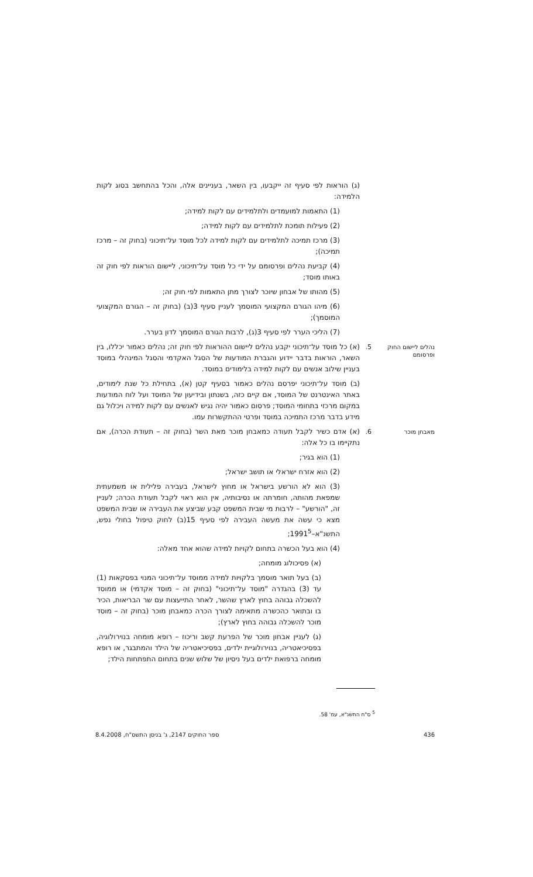(ג) הוראות לפי סעיף זה ייקבעו, בין השאר, בעניינים אלה, והכל בהתחשב בסוג לקות הלמידה:
(1) התאמות למועמדים ולתלמידים עם לקות למידה;
(2) פעילות תומכת לתלמידים עם לקות למידה;
(3) מרכז תמיכה לתלמידים עם לקות למידה לכל מוסד על־תיכוני (בחוק זה – מרכז תמיכה);
(4) קביעת נהלים ופרסומם על ידי כל מוסד על־תיכוני, ליישום הוראות לפי חוק זה באותו מוסד;
(5) מהותו של אבחון שיוכר לצורך מתן התאמות לפי חוק זה;
(6) מיהו הגורם המקצועי המוסמך לעניין סעיף 3(ב) (בחוק זה – הגורם המקצועי המוסמך);
(7) הליכי הערר לפי סעיף 3(ג), לרבות הגורם המוסמך לדון בערר.
נהלים ליישום החוק ופרסומם
5.
(א) כל מוסד על־תיכוני יקבע נהלים ליישום ההוראות לפי חוק זה; נהלים כאמור יכללו, בין השאר, הוראות בדבר יידוע והגברת המודעות של הסגל האקדמי והסגל המינהלי במוסד בעניין שילוב אנשים עם לקות למידה בלימודים במוסד.
(ב) מוסד על־תיכוני יפרסם נהלים כאמור בסעיף קטן (א), בתחילת כל שנת לימודים, באתר האינטרנט של המוסד, אם קיים כזה, בשנתון ובידיעון של המוסד ועל לוח המודעות במקום מרכזי בתחומי המוסד; פרסום כאמור יהיה נגיש לאנשים עם לקות למידה ויכלול גם מידע בדבר מרכז התמיכה במוסד ופרטי ההתקשרות עמו.
מאבחן מוכר
6.
(א) אדם כשיר לקבל תעודה כמאבחן מוכר מאת השר (בחוק זה – תעודת הכרה), אם נתקיימו בו כל אלה:
(1) הוא בגיר;
(2) הוא אזרח ישראלי או תושב ישראל;
(3) הוא לא הורשע בישראל או מחוץ לישראל, בעבירה פלילית או משמעתית שמפאת מהותה, חומרתה או נסיבותיה, אין הוא ראוי לקבל תעודת הכרה; לעניין זה, "הורשע" – לרבות מי שבית המשפט קבע שביצע את העבירה או שבית המשפט מצא כי עשה את מעשה העבירה לפי סעיף 15(ב) לחוק טיפול בחולי נפש, התשנ"א–1991<sup>5</sup>;
(4) הוא בעל הכשרה בתחום לקויות למידה שהוא אחד מאלה:
(א) פסיכולוג מומחה;
(ב) בעל תואר מוסמך בלקויות למידה ממוסד על־תיכוני המנוי בפסקאות (1) עד (3) בהגדרה "מוסד על־תיכוני" (בחוק זה – מוסד אקדמי) או ממוסד להשכלה גבוהה בחוץ לארץ שהשר, לאחר התייעצות עם שר הבריאות, הכיר בו ובתואר כהכשרה מתאימה לצורך הכרה כמאבחן מוכר (בחוק זה – מוסד מוכר להשכלה גבוהה בחוץ לארץ);
(ג) לעניין אבחון מוכר של הפרעת קשב וריכוז – רופא מומחה בנוירולוגיה, בפסיכיאטריה, בנוירולוגיית ילדים, בפסיכיאטריה של הילד והמתבגר, או רופא מומחה ברפואת ילדים בעל ניסיון של שלוש שנים בתחום התפתחות הילד;
<sup>5</sup> ס"ח התשנ"א, עמ' 58.
436 ספר החוקים 2147, ג' בניסן התשס"ח, 8.4.2008